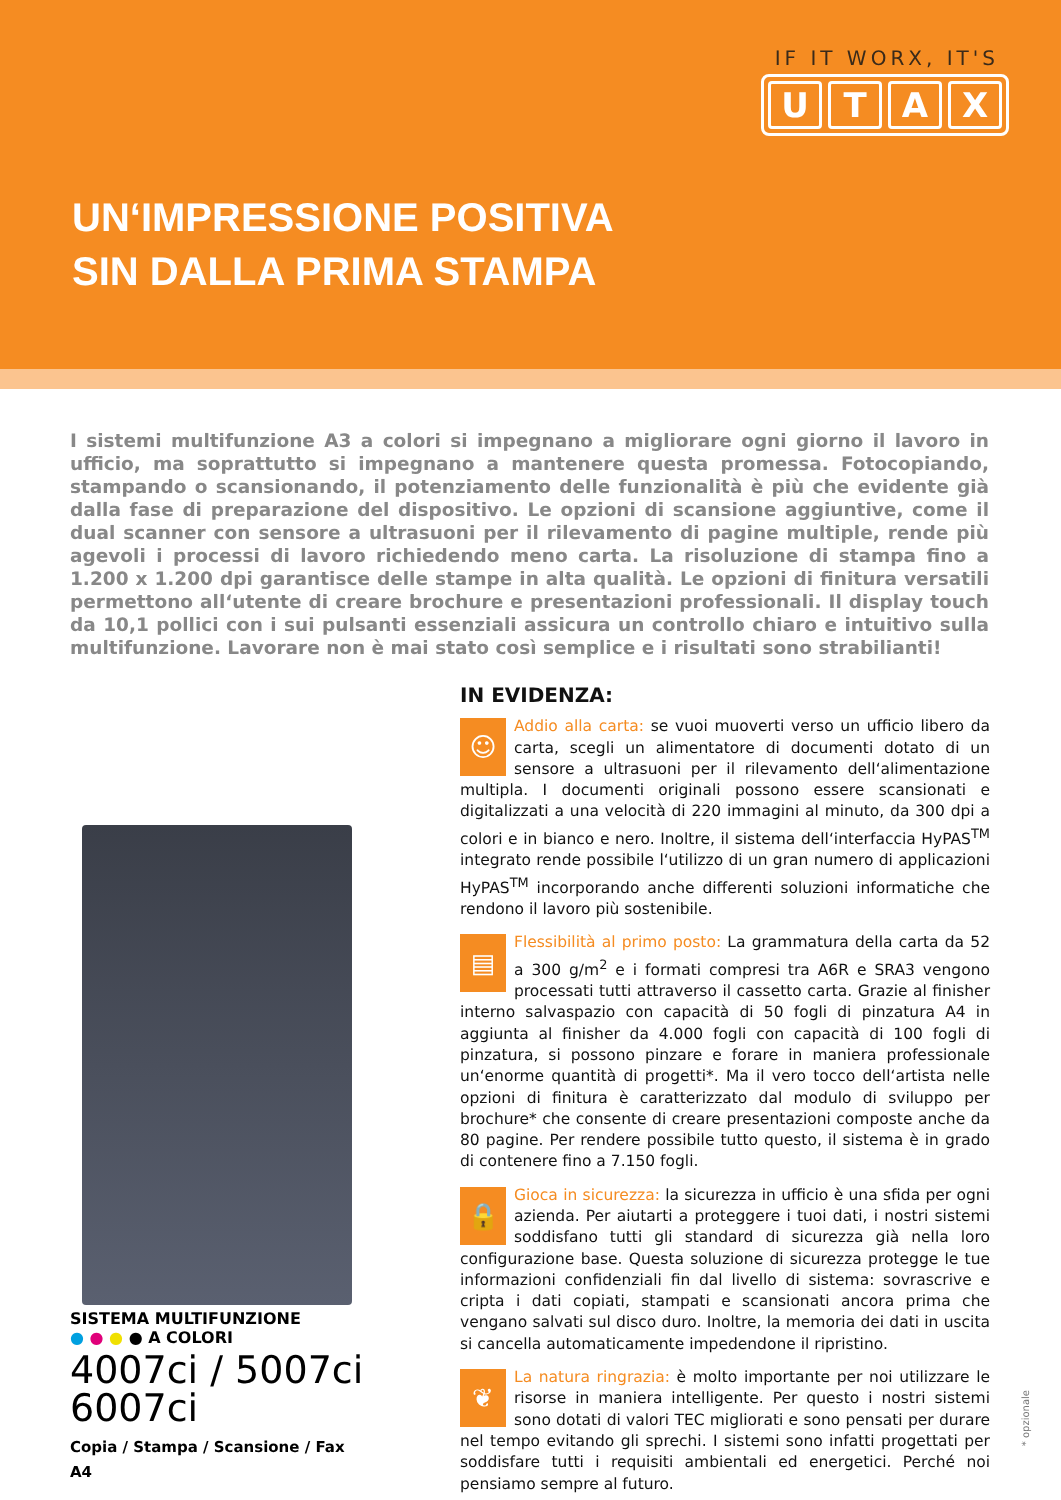IF IT WORX, IT'S
UTAX
UN‘IMPRESSIONE POSITIVA
SIN DALLA PRIMA STAMPA
I sistemi multifunzione A3 a colori si impegnano a migliorare ogni giorno il lavoro in ufficio, ma soprattutto si impegnano a mantenere questa promessa. Fotocopiando, stampando o scansionando, il potenziamento delle funzionalità è più che evidente già dalla fase di preparazione del dispositivo. Le opzioni di scansione aggiuntive, come il dual scanner con sensore a ultrasuoni per il rilevamento di pagine multiple, rende più agevoli i processi di lavoro richiedendo meno carta. La risoluzione di stampa fino a 1.200 x 1.200 dpi garantisce delle stampe in alta qualità. Le opzioni di finitura versatili permettono all‘utente di creare brochure e presentazioni professionali. Il display touch da 10,1 pollici con i sui pulsanti essenziali assicura un controllo chiaro e intuitivo sulla multifunzione. Lavorare non è mai stato così semplice e i risultati sono strabilianti!
SISTEMA MULTIFUNZIONE
● ● ● ● A COLORI
4007ci / 5007ci
6007ci
Copia / Stampa / Scansione / Fax
A4
IN EVIDENZA:
☺ Addio alla carta: se vuoi muoverti verso un ufficio libero da carta, scegli un alimentatore di documenti dotato di un sensore a ultrasuoni per il rilevamento dell‘alimentazione multipla. I documenti originali possono essere scansionati e digitalizzati a una velocità di 220 immagini al minuto, da 300 dpi a colori e in bianco e nero. Inoltre, il sistema dell‘interfaccia HyPAS<sup>TM</sup> integrato rende possibile l‘utilizzo di un gran numero di applicazioni HyPAS<sup>TM</sup> incorporando anche differenti soluzioni informatiche che rendono il lavoro più sostenibile.
▤ Flessibilità al primo posto: La grammatura della carta da 52 a 300 g/m<sup>2</sup> e i formati compresi tra A6R e SRA3 vengono processati tutti attraverso il cassetto carta. Grazie al finisher interno salvaspazio con capacità di 50 fogli di pinzatura A4 in aggiunta al finisher da 4.000 fogli con capacità di 100 fogli di pinzatura, si possono pinzare e forare in maniera professionale un‘enorme quantità di progetti*. Ma il vero tocco dell‘artista nelle opzioni di finitura è caratterizzato dal modulo di sviluppo per brochure* che consente di creare presentazioni composte anche da 80 pagine. Per rendere possibile tutto questo, il sistema è in grado di contenere fino a 7.150 fogli.
🔒 Gioca in sicurezza: la sicurezza in ufficio è una sfida per ogni azienda. Per aiutarti a proteggere i tuoi dati, i nostri sistemi soddisfano tutti gli standard di sicurezza già nella loro configurazione base. Questa soluzione di sicurezza protegge le tue informazioni confidenziali fin dal livello di sistema: sovrascrive e cripta i dati copiati, stampati e scansionati ancora prima che vengano salvati sul disco duro. Inoltre, la memoria dei dati in uscita si cancella automaticamente impedendone il ripristino.
❦ La natura ringrazia: è molto importante per noi utilizzare le risorse in maniera intelligente. Per questo i nostri sistemi sono dotati di valori TEC migliorati e sono pensati per durare nel tempo evitando gli sprechi. I sistemi sono infatti progettati per soddisfare tutti i requisiti ambientali ed energetici. Perché noi pensiamo sempre al futuro.
* opzionale